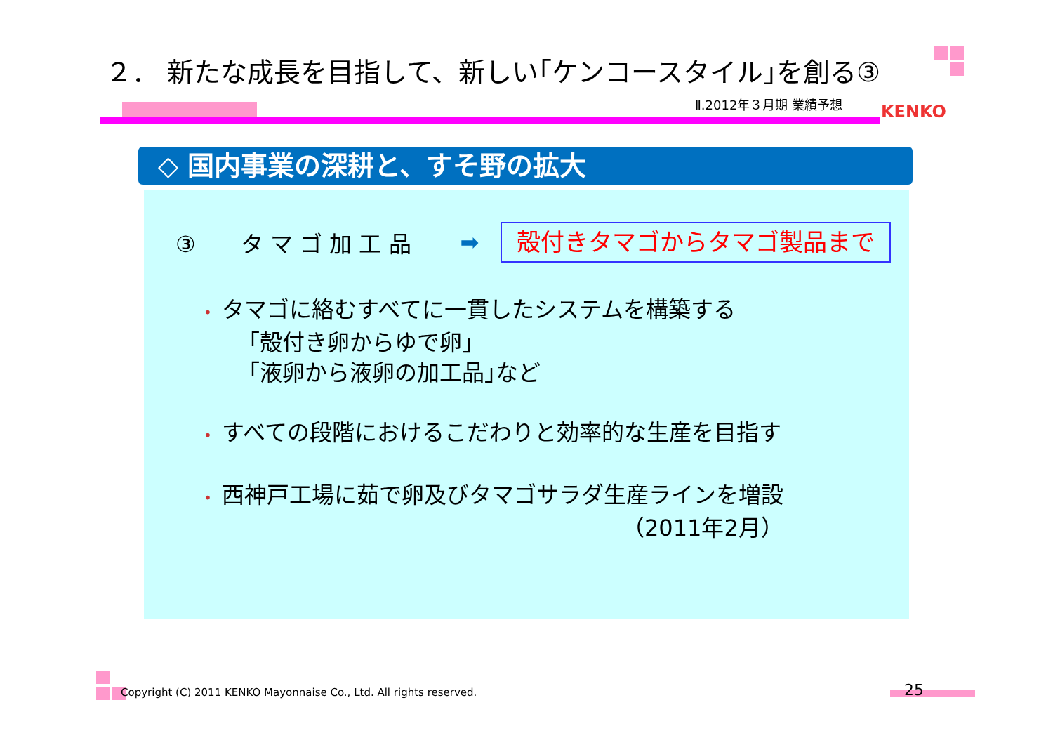２． 新たな成長を目指して、新しい｢ケンコースタイル｣を創る③
Ⅱ.2012年３月期 業績予想 KENKO
◇ 国内事業の深耕と、すそ野の拡大
③　　タ マ ゴ 加 工 品 ➡ 殻付きタマゴからタマゴ製品まで
• タマゴに絡むすべてに一貫したシステムを構築する
　　｢殻付き卵からゆで卵｣
　　｢液卵から液卵の加工品｣など
• すべての段階におけるこだわりと効率的な生産を目指す
• 西神戸工場に茹で卵及びタマゴサラダ生産ラインを増設
（2011年2月）
Copyright (C) 2011 KENKO Mayonnaise Co., Ltd. All rights reserved.
25